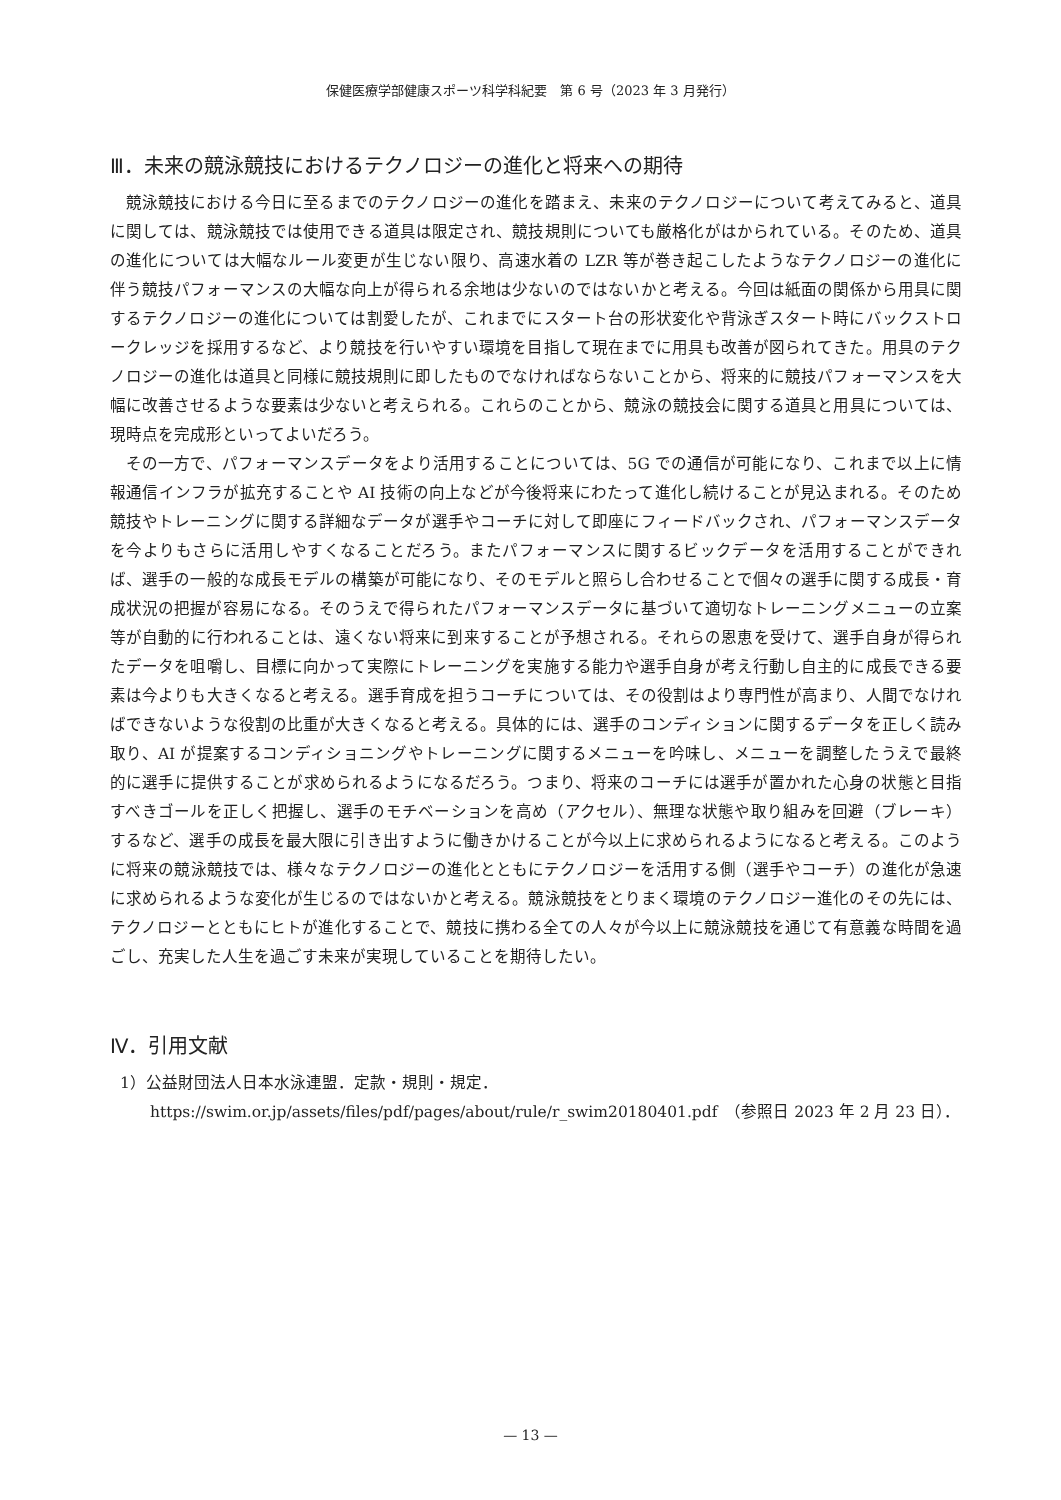保健医療学部健康スポーツ科学科紀要　第 6 号（2023 年 3 月発行）
Ⅲ．未来の競泳競技におけるテクノロジーの進化と将来への期待
競泳競技における今日に至るまでのテクノロジーの進化を踏まえ、未来のテクノロジーについて考えてみると、道具に関しては、競泳競技では使用できる道具は限定され、競技規則についても厳格化がはかられている。そのため、道具の進化については大幅なルール変更が生じない限り、高速水着の LZR 等が巻き起こしたようなテクノロジーの進化に伴う競技パフォーマンスの大幅な向上が得られる余地は少ないのではないかと考える。今回は紙面の関係から用具に関するテクノロジーの進化については割愛したが、これまでにスタート台の形状変化や背泳ぎスタート時にバックストロークレッジを採用するなど、より競技を行いやすい環境を目指して現在までに用具も改善が図られてきた。用具のテクノロジーの進化は道具と同様に競技規則に即したものでなければならないことから、将来的に競技パフォーマンスを大幅に改善させるような要素は少ないと考えられる。これらのことから、競泳の競技会に関する道具と用具については、現時点を完成形といってよいだろう。
その一方で、パフォーマンスデータをより活用することについては、5G での通信が可能になり、これまで以上に情報通信インフラが拡充することや AI 技術の向上などが今後将来にわたって進化し続けることが見込まれる。そのため競技やトレーニングに関する詳細なデータが選手やコーチに対して即座にフィードバックされ、パフォーマンスデータを今よりもさらに活用しやすくなることだろう。またパフォーマンスに関するビックデータを活用することができれば、選手の一般的な成長モデルの構築が可能になり、そのモデルと照らし合わせることで個々の選手に関する成長・育成状況の把握が容易になる。そのうえで得られたパフォーマンスデータに基づいて適切なトレーニングメニューの立案等が自動的に行われることは、遠くない将来に到来することが予想される。それらの恩恵を受けて、選手自身が得られたデータを咀嚼し、目標に向かって実際にトレーニングを実施する能力や選手自身が考え行動し自主的に成長できる要素は今よりも大きくなると考える。選手育成を担うコーチについては、その役割はより専門性が高まり、人間でなければできないような役割の比重が大きくなると考える。具体的には、選手のコンディションに関するデータを正しく読み取り、AI が提案するコンディショニングやトレーニングに関するメニューを吟味し、メニューを調整したうえで最終的に選手に提供することが求められるようになるだろう。つまり、将来のコーチには選手が置かれた心身の状態と目指すべきゴールを正しく把握し、選手のモチベーションを高め（アクセル）、無理な状態や取り組みを回避（ブレーキ）するなど、選手の成長を最大限に引き出すように働きかけることが今以上に求められるようになると考える。このように将来の競泳競技では、様々なテクノロジーの進化とともにテクノロジーを活用する側（選手やコーチ）の進化が急速に求められるような変化が生じるのではないかと考える。競泳競技をとりまく環境のテクノロジー進化のその先には、テクノロジーとともにヒトが進化することで、競技に携わる全ての人々が今以上に競泳競技を通じて有意義な時間を過ごし、充実した人生を過ごす未来が実現していることを期待したい。
Ⅳ．引用文献
1）公益財団法人日本水泳連盟．定款・規則・規定．https://swim.or.jp/assets/files/pdf/pages/about/rule/r_swim20180401.pdf　（参照日 2023 年 2 月 23 日）．
— 13 —